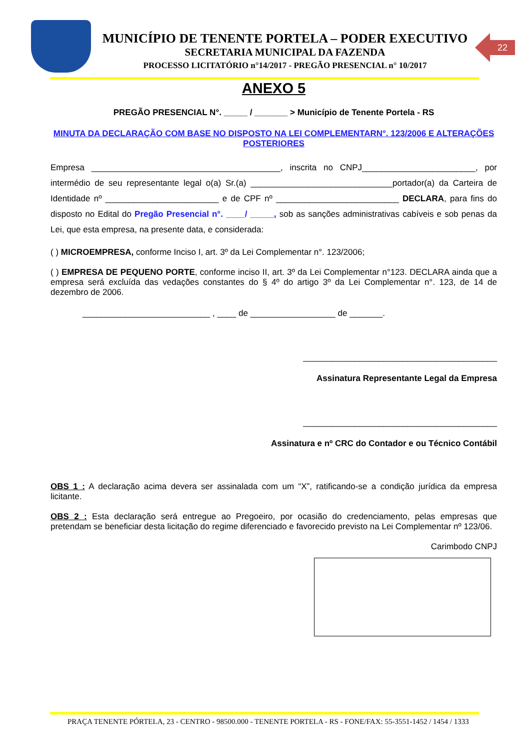MUNICÍPIO DE TENENTE PORTELA – PODER EXECUTIVO
SECRETARIA MUNICIPAL DA FAZENDA
PROCESSO LICITATÓRIO n°14/2017 - PREGÃO PRESENCIAL n° 10/2017
22
ANEXO 5
PREGÃO PRESENCIAL N°. _____ / _______ > Município de Tenente Portela - RS
MINUTA DA DECLARAÇÃO COM BASE NO DISPOSTO NA LEI COMPLEMENTARN°. 123/2006 E ALTERAÇÕES POSTERIORES
Empresa ________________________________________, inscrita no CNPJ________________________, por intermédio de seu representante legal o(a) Sr.(a) ______________________________portador(a) da Carteira de Identidade nº ________________________ e de CPF nº __________________________ DECLARA, para fins do disposto no Edital do Pregão Presencial n°. ____/ _____, sob as sanções administrativas cabíveis e sob penas da Lei, que esta empresa, na presente data, e considerada:
( ) MICROEMPRESA, conforme Inciso I, art. 3º da Lei Complementar n°. 123/2006;
( ) EMPRESA DE PEQUENO PORTE, conforme inciso II, art. 3º da Lei Complementar n°123. DECLARA ainda que a empresa será excluída das vedações constantes do § 4º do artigo 3º da Lei Complementar n°. 123, de 14 de dezembro de 2006.
___________________________ , ____ de __________________ de _______.
_________________________________________
Assinatura Representante Legal da Empresa
_________________________________________
Assinatura e nº CRC do Contador e ou Técnico Contábil
OBS 1 : A declaração acima devera ser assinalada com um “X”, ratificando-se a condição jurídica da empresa licitante.
OBS 2 : Esta declaração será entregue ao Pregoeiro, por ocasião do credenciamento, pelas empresas que pretendam se beneficiar desta licitação do regime diferenciado e favorecido previsto na Lei Complementar nº 123/06.
Carimbodo CNPJ
PRAÇA TENENTE PÓRTELA, 23 - CENTRO - 98500.000 - TENENTE PORTELA - RS - FONE/FAX: 55-3551-1452 / 1454 / 1333